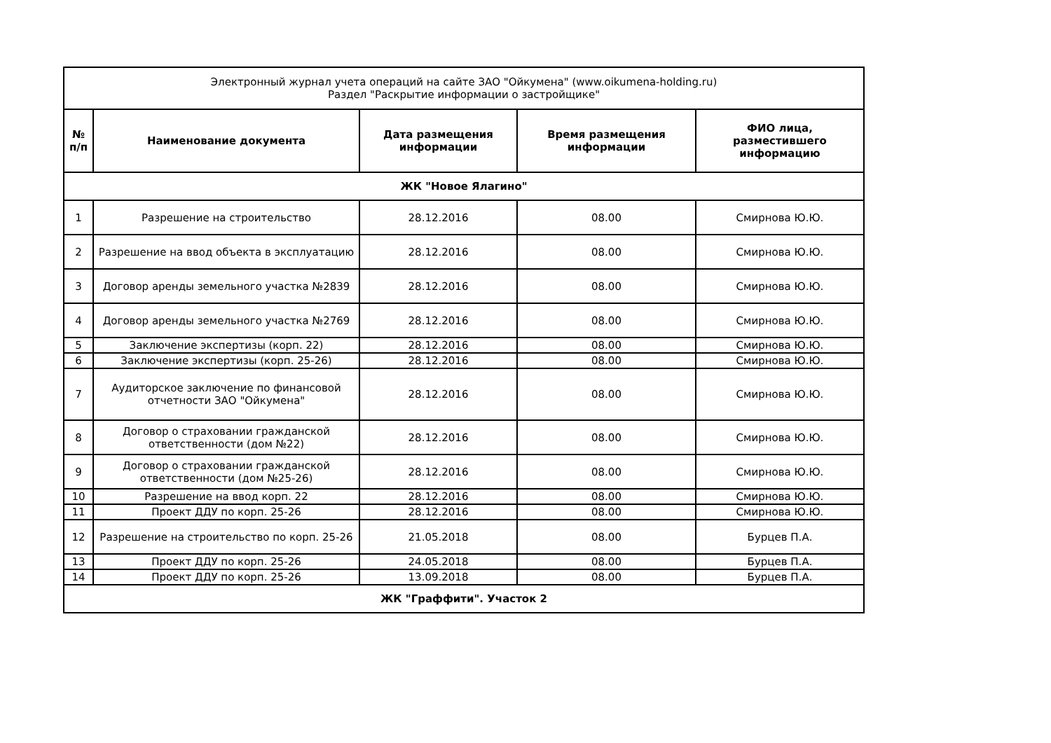| Электронный журнал учета операций на сайте ЗАО "Ойкумена" (www.oikumena-holding.ru) Раздел "Раскрытие информации о застройщике" | | | | |
| № п/п | Наименование документа | Дата размещения информации | Время размещения информации | ФИО лица, разместившего информацию |
| ЖК "Новое Ялагино" | | | | |
| 1 | Разрешение на строительство | 28.12.2016 | 08.00 | Смирнова Ю.Ю. |
| 2 | Разрешение на ввод объекта в эксплуатацию | 28.12.2016 | 08.00 | Смирнова Ю.Ю. |
| 3 | Договор аренды земельного участка №2839 | 28.12.2016 | 08.00 | Смирнова Ю.Ю. |
| 4 | Договор аренды земельного участка №2769 | 28.12.2016 | 08.00 | Смирнова Ю.Ю. |
| 5 | Заключение экспертизы (корп. 22) | 28.12.2016 | 08.00 | Смирнова Ю.Ю. |
| 6 | Заключение экспертизы (корп. 25-26) | 28.12.2016 | 08.00 | Смирнова Ю.Ю. |
| 7 | Аудиторское заключение по финансовой отчетности ЗАО "Ойкумена" | 28.12.2016 | 08.00 | Смирнова Ю.Ю. |
| 8 | Договор о страховании гражданской ответственности (дом №22) | 28.12.2016 | 08.00 | Смирнова Ю.Ю. |
| 9 | Договор о страховании гражданской ответственности (дом №25-26) | 28.12.2016 | 08.00 | Смирнова Ю.Ю. |
| 10 | Разрешение на ввод корп. 22 | 28.12.2016 | 08.00 | Смирнова Ю.Ю. |
| 11 | Проект ДДУ по корп. 25-26 | 28.12.2016 | 08.00 | Смирнова Ю.Ю. |
| 12 | Разрешение на строительство по корп. 25-26 | 21.05.2018 | 08.00 | Бурцев П.А. |
| 13 | Проект ДДУ по корп. 25-26 | 24.05.2018 | 08.00 | Бурцев П.А. |
| 14 | Проект ДДУ по корп. 25-26 | 13.09.2018 | 08.00 | Бурцев П.А. |
| ЖК "Граффити". Участок 2 | | | | |